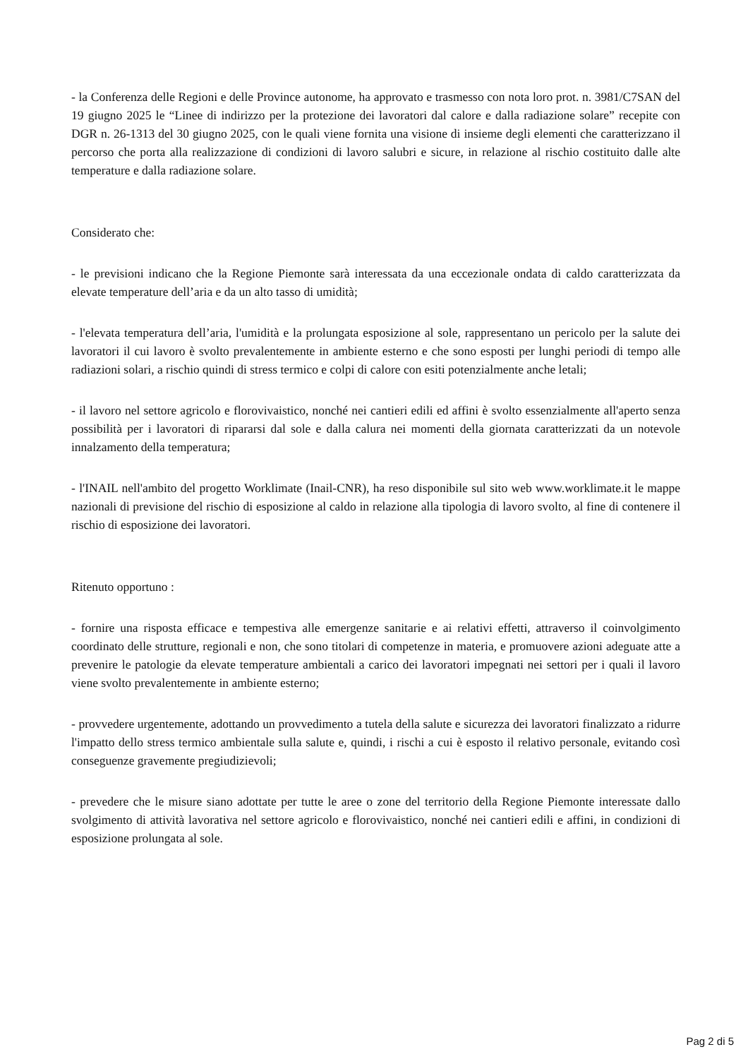- la Conferenza delle Regioni e delle Province autonome, ha approvato e trasmesso con nota loro prot. n. 3981/C7SAN del 19 giugno 2025 le “Linee di indirizzo per la protezione dei lavoratori dal calore e dalla radiazione solare” recepite con DGR n. 26-1313 del 30 giugno 2025, con le quali viene fornita una visione di insieme degli elementi che caratterizzano il percorso che porta alla realizzazione di condizioni di lavoro salubri e sicure, in relazione al rischio costituito dalle alte temperature e dalla radiazione solare.
Considerato che:
- le previsioni indicano che la Regione Piemonte sarà interessata da una eccezionale ondata di caldo caratterizzata da elevate temperature dell’aria e da un alto tasso di umidità;
- l'elevata temperatura dell’aria, l'umidità e la prolungata esposizione al sole, rappresentano un pericolo per la salute dei lavoratori il cui lavoro è svolto prevalentemente in ambiente esterno e che sono esposti per lunghi periodi di tempo alle radiazioni solari, a rischio quindi di stress termico e colpi di calore con esiti potenzialmente anche letali;
- il lavoro nel settore agricolo e florovivaistico, nonché nei cantieri edili ed affini è svolto essenzialmente all'aperto senza possibilità per i lavoratori di ripararsi dal sole e dalla calura nei momenti della giornata caratterizzati da un notevole innalzamento della temperatura;
- l'INAIL nell'ambito del progetto Worklimate (Inail-CNR), ha reso disponibile sul sito web www.worklimate.it le mappe nazionali di previsione del rischio di esposizione al caldo in relazione alla tipologia di lavoro svolto, al fine di contenere il rischio di esposizione dei lavoratori.
Ritenuto opportuno :
- fornire una risposta efficace e tempestiva alle emergenze sanitarie e ai relativi effetti, attraverso il coinvolgimento coordinato delle strutture, regionali e non, che sono titolari di competenze in materia, e promuovere azioni adeguate atte a prevenire le patologie da elevate temperature ambientali a carico dei lavoratori impegnati nei settori per i quali il lavoro viene svolto prevalentemente in ambiente esterno;
- provvedere urgentemente, adottando un provvedimento a tutela della salute e sicurezza dei lavoratori finalizzato a ridurre l'impatto dello stress termico ambientale sulla salute e, quindi, i rischi a cui è esposto il relativo personale, evitando così conseguenze gravemente pregiudizievoli;
- prevedere che le misure siano adottate per tutte le aree o zone del territorio della Regione Piemonte interessate dallo svolgimento di attività lavorativa nel settore agricolo e florovivaistico, nonché nei cantieri edili e affini, in condizioni di esposizione prolungata al sole.
Pag 2 di 5